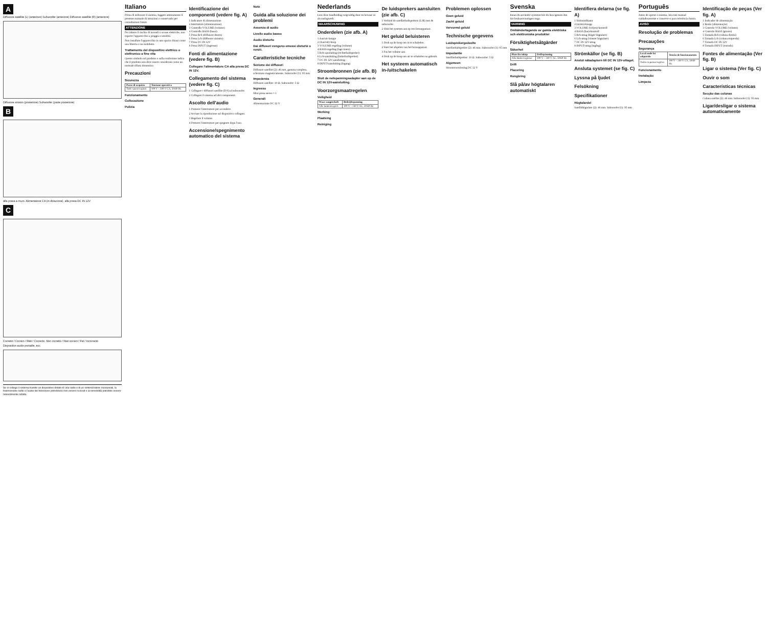A
Diffusore satellite (L) (anteriore) Subwoofer (anteriore) Diffusore satellite (R) (anteriore)
Diffusore sinistro (posteriore) Subwoofer (parte posteriore)
B
alla presa a muro. Alimentatore CA (in dotazione). alla presa DC IN 12V
C
Corretto / Correct / Rätt / Correcto. Non corretto / Niet correct / Fel / Incorrecto
Dispositivo audio portatile, ecc.
Se si collega il sistema tramite un dispositivo dotato di una radio o di un sintonizzatore incorporati, la trasmissione radio o l'audio del televisore potrebbero non essere ricevuti o la sensibilità potrebbe essere notevolmente ridotta.
Italiano
Prima di utilizzare il sistema, leggere attentamente il presente manuale di istruzioni e conservarlo per consultazioni future.
ATTENZIONE
Per ridurre il rischio di incendi o scosse elettriche, non esporre l'apparecchio a pioggia o umidità.
Non installare l'apparecchio in uno spazio chiuso come una libreria o un mobiletto.
Trattamento del dispositivo elettrico o elettronico a fine vita
Questo simbolo sul prodotto o sulla confezione indica che il prodotto non deve essere considerato come un normale rifiuto domestico.
Precauzioni
Sicurezza
| Paese di acquisto | Tensione operativa |
| --- | --- |
| Tutti i paesi/regioni | 100 V – 240 V CA, 50/60 Hz |
Funzionamento
Collocazione
Pulizia
Identificazione dei componenti (vedere fig. A)
1 Indicatore di alimentazione
2 Interruttore (alimentazione)
3 Controllo VOLUME (volume)
4 Controllo BASS (bassi)
5 Presa Rch (diffusore destro)
6 Presa Lch (diffusore sinistro)
7 Presa DC IN 12V
8 Presa INPUT (ingresso)
Fonti di alimentazione (vedere fig. B)
Collegare l'alimentatore CA alla presa DC IN 12V.
Collegamento del sistema (vedere fig. C)
1 Collegare i diffusori satellite (D/S) al subwoofer.
2 Collegare il sistema ad altri componenti.
Ascolto dell'audio
1 Premere l'interruttore per accendere.
2 Avviare la riproduzione sul dispositivo collegato.
3 Regolare il volume.
4 Premere l'interruttore per spegnere dopo l'uso.
Accensione/spegnimento automatico del sistema
Note
Guida alla soluzione dei problemi
Assenza di audio
Livello audio basso
Audio distorto
Dai diffusori vengono emessi disturbi o ronzii.
Caratteristiche tecniche
Sezione dei diffusori
Diffusore satellite (2): 46 mm, gamma completa, schermato magneticamente. Subwoofer (1): 95 mm
Impedenza
Diffusore satellite: 10 Ω. Subwoofer: 5 Ω
Ingresso
Mini presa stereo × 1
Generali
Alimentazione DC 12 V
Nederlands
Lees deze handleiding zorgvuldig door en bewaar ze als naslagwerk.
WAARSCHUWING
Onderdelen (zie afb. A)
1 Aan/uit-lampje
2 (Aan/uit)-knop
3 VOLUME-regeling (volume)
4 BASS-regeling (lage tonen)
5 Rch-aansluiting (rechterluidspreker)
6 Lch-aansluiting (linkerluidspreker)
7 DC IN 12V-aansluiting
8 INPUT-aansluiting (ingang)
Stroombronnen (zie afb. B)
Sluit de netspanningsadapter aan op de DC IN 12V-aansluiting.
Voorzorgsmaatregelen
Veiligheid
| Waar aangeschaft | Bedrijfsspanning |
| --- | --- |
| Alle landen/regio's | 100 V – 240 V AC, 50/60 Hz |
Werking
Plaatsing
Reiniging
De luidsprekers aansluiten (zie afb. C)
1 Verbind de satellietluidsprekers (L/R) met de subwoofer.
2 Sluit het systeem aan op een bronapparaat.
Het geluid beluisteren
1 Druk op de knop om in te schakelen.
2 Start het afspelen van het bronapparaat.
3 Pas het volume aan.
4 Druk op de knop om uit te schakelen na gebruik.
Het systeem automatisch in-/uitschakelen
Problemen oplossen
Geen geluid
Zacht geluid
Vervormd geluid
Technische gegevens
Luidsprekergedeelte
Satellietluidspreker (2): 46 mm. Subwoofer (1): 95 mm
Impedantie
Satellietluidspreker: 10 Ω. Subwoofer: 5 Ω
Algemeen
Stroomvoorziening DC 12 V
Svenska
Innan du använder systemet bör du läsa igenom den här bruksanvisningen noga.
VARNING
Omhändertagande av gamla elektriska och elektroniska produkter
Försiktighetsåtgärder
Säkerhet
| Plats för inköp | Driftspänning |
| --- | --- |
| Alla länder/regioner | 100 V – 240 V AC, 50/60 Hz |
Drift
Placering
Rengöring
Slå på/av högtalaren automatiskt
Identifiera delarna (se fig. A)
1 Strömindikator
2 (ström)-knapp
3 VOLUME (volym)-kontroll
4 BASS (bas)-kontroll
5 Rch-uttag (höger högtalare)
6 Lch-uttag (vänster högtalare)
7 DC IN 12V-uttag
8 INPUT-uttag (ingång)
Strömkällor (se fig. B)
Anslut nätadaptern till DC IN 12V-uttaget.
Ansluta systemet (se fig. C)
Lyssna på ljudet
Felsökning
Specifikationer
Högtalardel
Satellithögtalare (2): 46 mm. Subwoofer (1): 95 mm
Português
Antes de operar o sistema, leia este manual cuidadosamente e conserve-o para referência futura.
AVISO
Resolução de problemas
Precauções
Segurança
| Local onde foi adquirido | Tensão de funcionamento |
| --- | --- |
| Todos os países/regiões | 100 V – 240 V CA, 50/60 Hz |
Funcionamento
Instalação
Limpeza
Identificação de peças (Ver fig. A)
1 Indicador de alimentação
2 Botão (alimentação)
3 Controlo VOLUME (volume)
4 Controlo BASS (graves)
5 Tomada Rch (coluna direita)
6 Tomada Lch (coluna esquerda)
7 Tomada DC IN 12V
8 Tomada INPUT (entrada)
Fontes de alimentação (Ver fig. B)
Ligar o sistema (Ver fig. C)
Ouvir o som
Características técnicas
Secção das colunas
Coluna satélite (2): 46 mm. Subwoofer (1): 95 mm
Ligar/desligar o sistema automaticamente